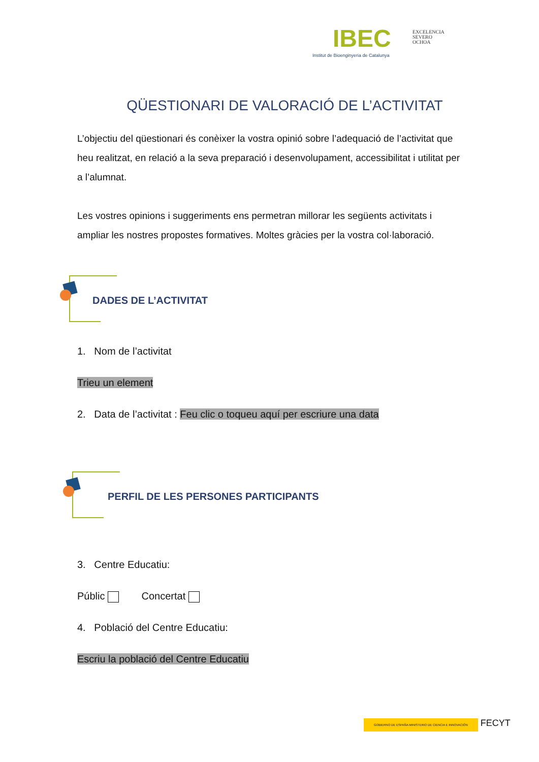IBEC
Institut de Bioenginyeria de Catalunya
EXCELENCIA
SEVERO
OCHOA
QÜESTIONARI DE VALORACIÓ DE L’ACTIVITAT
L’objectiu del qüestionari és conèixer la vostra opinió sobre l’adequació de l’activitat que heu realitzat, en relació a la seva preparació i desenvolupament, accessibilitat i utilitat per a l’alumnat.
Les vostres opinions i suggeriments ens permetran millorar les següents activitats i ampliar les nostres propostes formatives. Moltes gràcies per la vostra col·laboració.
DADES DE L’ACTIVITAT
1. Nom de l’activitat
Trieu un element
2. Data de l’activitat : Feu clic o toqueu aquí per escriure una data
PERFIL DE LES PERSONES PARTICIPANTS
3. Centre Educatiu:
Públic Concertat
4. Població del Centre Educatiu:
Escriu la població del Centre Educatiu
GOBIERNO DE ESPAÑA MINISTERIO DE CIENCIA E INNOVACIÓN FECYT